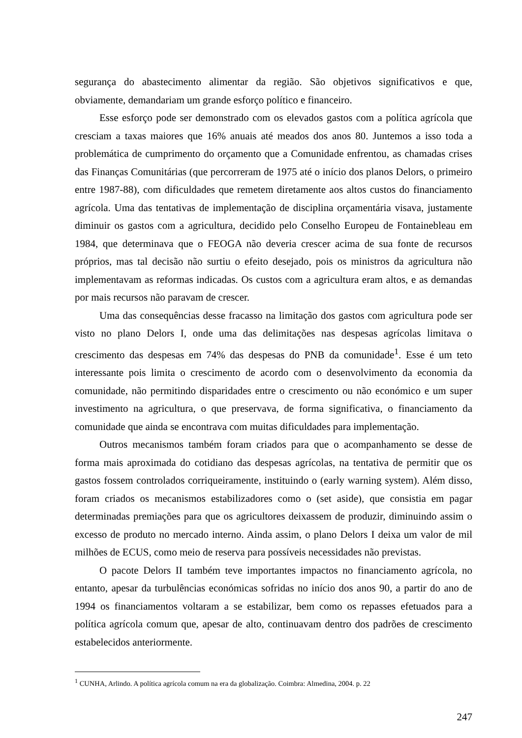segurança do abastecimento alimentar da região. São objetivos significativos e que, obviamente, demandariam um grande esforço político e financeiro.
Esse esforço pode ser demonstrado com os elevados gastos com a política agrícola que cresciam a taxas maiores que 16% anuais até meados dos anos 80. Juntemos a isso toda a problemática de cumprimento do orçamento que a Comunidade enfrentou, as chamadas crises das Finanças Comunitárias (que percorreram de 1975 até o início dos planos Delors, o primeiro entre 1987-88), com dificuldades que remetem diretamente aos altos custos do financiamento agrícola. Uma das tentativas de implementação de disciplina orçamentária visava, justamente diminuir os gastos com a agricultura, decidido pelo Conselho Europeu de Fontainebleau em 1984, que determinava que o FEOGA não deveria crescer acima de sua fonte de recursos próprios, mas tal decisão não surtiu o efeito desejado, pois os ministros da agricultura não implementavam as reformas indicadas. Os custos com a agricultura eram altos, e as demandas por mais recursos não paravam de crescer.
Uma das consequências desse fracasso na limitação dos gastos com agricultura pode ser visto no plano Delors I, onde uma das delimitações nas despesas agrícolas limitava o crescimento das despesas em 74% das despesas do PNB da comunidade<sup>1</sup>. Esse é um teto interessante pois limita o crescimento de acordo com o desenvolvimento da economia da comunidade, não permitindo disparidades entre o crescimento ou não económico e um super investimento na agricultura, o que preservava, de forma significativa, o financiamento da comunidade que ainda se encontrava com muitas dificuldades para implementação.
Outros mecanismos também foram criados para que o acompanhamento se desse de forma mais aproximada do cotidiano das despesas agrícolas, na tentativa de permitir que os gastos fossem controlados corriqueiramente, instituindo o (early warning system). Além disso, foram criados os mecanismos estabilizadores como o (set aside), que consistia em pagar determinadas premiações para que os agricultores deixassem de produzir, diminuindo assim o excesso de produto no mercado interno. Ainda assim, o plano Delors I deixa um valor de mil milhões de ECUS, como meio de reserva para possíveis necessidades não previstas.
O pacote Delors II também teve importantes impactos no financiamento agrícola, no entanto, apesar da turbulências económicas sofridas no início dos anos 90, a partir do ano de 1994 os financiamentos voltaram a se estabilizar, bem como os repasses efetuados para a política agrícola comum que, apesar de alto, continuavam dentro dos padrões de crescimento estabelecidos anteriormente.
<sup>1</sup> CUNHA, Arlindo. A política agrícola comum na era da globalização. Coimbra: Almedina, 2004. p. 22
247